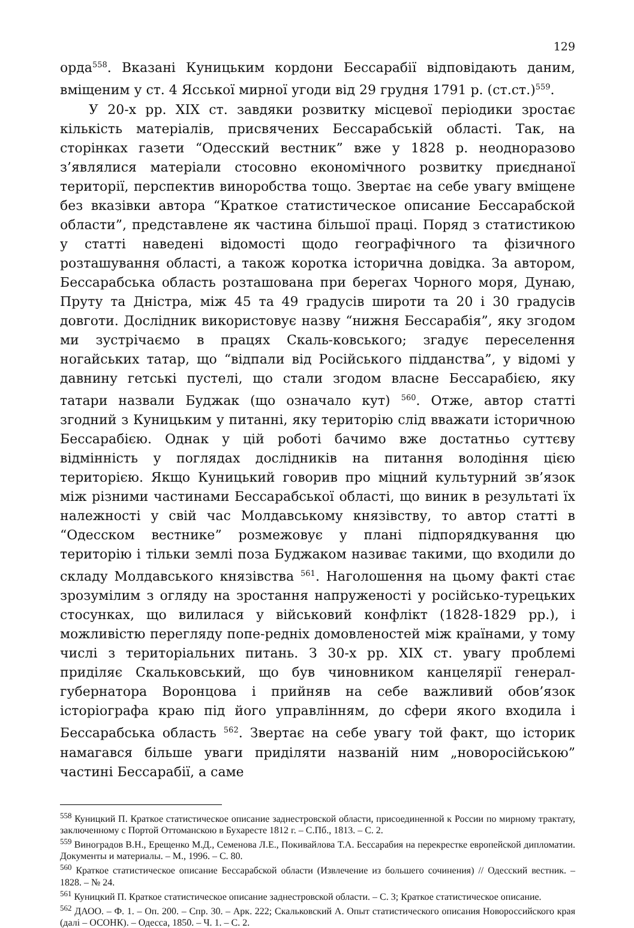129
орда<sup>558</sup>. Вказані Куницьким кордони Бессарабії відповідають даним, вміщеним у ст. 4 Ясської мирної угоди від 29 грудня 1791 р. (ст.ст.)<sup>559</sup>.
У 20-х рр. ХІХ ст. завдяки розвитку місцевої періодики зростає кількість матеріалів, присвячених Бессарабській області. Так, на сторінках газети “Одесский вестник” вже у 1828 р. неодноразово з’являлися матеріали стосовно економічного розвитку приєднаної території, перспектив виноробства тощо. Звертає на себе увагу вміщене без вказівки автора “Краткое статистическое описание Бессарабской области”, представлене як частина більшої праці. Поряд з статистикою у статті наведені відомості щодо географічного та фізичного розташування області, а також коротка історична довідка. За автором, Бессарабська область розташована при берегах Чорного моря, Дунаю, Пруту та Дністра, між 45 та 49 градусів широти та 20 і 30 градусів довготи. Дослідник використовує назву “нижня Бессарабія”, яку згодом ми зустрічаємо в працях Скаль-ковського; згадує переселення ногайських татар, що “відпали від Російського підданства”, у відомі у давнину гетські пустелі, що стали згодом власне Бессарабією, яку татари назвали Буджак (що означало кут) <sup>560</sup>. Отже, автор статті згодний з Куницьким у питанні, яку територію слід вважати історичною Бессарабією. Однак у цій роботі бачимо вже достатньо суттєву відмінність у поглядах дослідників на питання володіння цією територією. Якщо Куницький говорив про міцний культурний зв’язок між різними частинами Бессарабської області, що виник в результаті їх належності у свій час Молдавському князівству, то автор статті в “Одесском вестнике” розмежовує у плані підпорядкування цю територію і тільки землі поза Буджаком називає такими, що входили до складу Молдавського князівства <sup>561</sup>. Наголошення на цьому факті стає зрозумілим з огляду на зростання напруженості у російсько-турецьких стосунках, що вилилася у військовий конфлікт (1828-1829 рр.), і можливістю перегляду попе-редніх домовленостей між країнами, у тому числі з територіальних питань. З 30-х рр. ХІХ ст. увагу проблемі приділяє Скальковський, що був чиновником канцелярії генерал-губернатора Воронцова і прийняв на себе важливий обов’язок історіографа краю під його управлінням, до сфери якого входила і Бессарабська область <sup>562</sup>. Звертає на себе увагу той факт, що історик намагався більше уваги приділяти названій ним „новоросійською” частині Бессарабії, а саме
<sup>558</sup> Куницкий П. Краткое статистическое описание заднестровской области, присоединенной к России по мирному трактату, заключенному с Портой Оттоманскою в Бухаресте 1812 г. – С.Пб., 1813. – С. 2.
<sup>559</sup> Виноградов В.Н., Ерещенко М.Д., Семенова Л.Е., Покивайлова Т.А. Бессарабия на перекрестке европейской дипломатии. Документы и материалы. – М., 1996. – С. 80.
<sup>560</sup> Краткое статистическое описание Бессарабской области (Извлечение из большего сочинения) // Одесский вестник. – 1828. – № 24.
<sup>561</sup> Куницкий П. Краткое статистическое описание заднестровской области. – С. 3; Краткое статистическое описание.
<sup>562</sup> ДАОО. – Ф. 1. – Оп. 200. – Спр. 30. – Арк. 222; Скальковский А. Опыт статистического описания Новороссийского края (далі – ОСОНК). – Одесса, 1850. – Ч. 1. – С. 2.